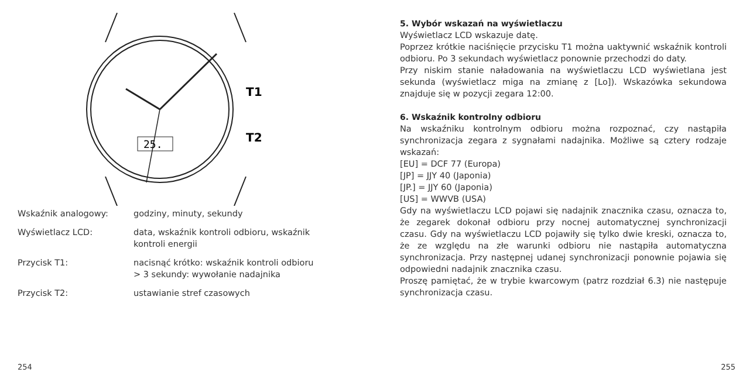25.
T1
T2
| Wskaźnik analogowy: | godziny, minuty, sekundy |
| Wyświetlacz LCD: | data, wskaźnik kontroli odbioru, wskaźnik kontroli energii |
| Przycisk T1: | nacisnąć krótko: wskaźnik kontroli odbioru > 3 sekundy: wywołanie nadajnika |
| Przycisk T2: | ustawianie stref czasowych |
254
5. Wybór wskazań na wyświetlaczu
Wyświetlacz LCD wskazuje datę.
Poprzez krótkie naciśnięcie przycisku T1 można uaktywnić wskaźnik kontroli odbioru. Po 3 sekundach wyświetlacz ponownie przechodzi do daty.
Przy niskim stanie naładowania na wyświetlaczu LCD wyświetlana jest sekunda (wyświetlacz miga na zmianę z [Lo]). Wskazówka sekundowa znajduje się w pozycji zegara 12:00.
6. Wskaźnik kontrolny odbioru
Na wskaźniku kontrolnym odbioru można rozpoznać, czy nastąpiła synchronizacja zegara z sygnałami nadajnika. Możliwe są cztery rodzaje wskazań:
[EU] = DCF 77 (Europa)
[JP] = JJY 40 (Japonia)
[JP.] = JJY 60 (Japonia)
[US] = WWVB (USA)
Gdy na wyświetlaczu LCD pojawi się nadajnik znacznika czasu, oznacza to, że zegarek dokonał odbioru przy nocnej automatycznej synchronizacji czasu. Gdy na wyświetlaczu LCD pojawiły się tylko dwie kreski, oznacza to, że ze względu na złe warunki odbioru nie nastąpiła automatyczna synchronizacja. Przy następnej udanej synchronizacji ponownie pojawia się odpowiedni nadajnik znacznika czasu.
Proszę pamiętać, że w trybie kwarcowym (patrz rozdział 6.3) nie następuje synchronizacja czasu.
255